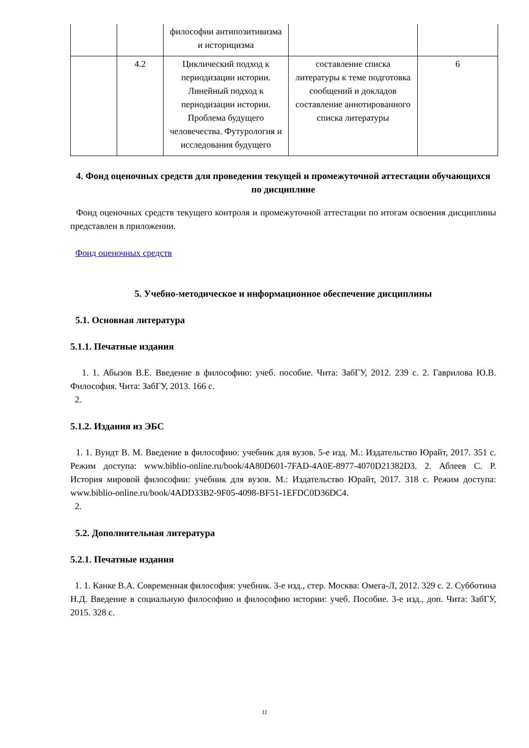| | | философии антипозитивизма и историцизма | | |
| | 4.2 | Циклический подход к периодизации истории. Линейный подход к периодизации истории. Проблема будущего человечества. Футурология и исследования будущего | составление списка литературы к теме подготовка сообщений и докладов составление аннотированного списка литературы | 6 |
4. Фонд оценочных средств для проведения текущей и промежуточной аттестации обучающихся по дисциплине
Фонд оценочных средств текущего контроля и промежуточной аттестации по итогам освоения дисциплины представлен в приложении.
Фонд оценочных средств
5. Учебно-методическое и информационное обеспечение дисциплины
5.1. Основная литература
5.1.1. Печатные издания
1. 1. Абызов В.Е. Введение в философию: учеб. пособие. Чита: ЗабГУ, 2012. 239 с. 2. Гаврилова Ю.В. Философия. Чита: ЗабГУ, 2013. 166 с.
2.
5.1.2. Издания из ЭБС
1. 1. Вундт В. М. Введение в философию: учебник для вузов. 5-е изд. М.: Издательство Юрайт, 2017. 351 с. Режим доступа: www.biblio-online.ru/book/4A80D601-7FAD-4A0E-8977-4070D21382D3. 2. Аблеев С. Р. История мировой философии: учебник для вузов. М.: Издательство Юрайт, 2017. 318 с. Режим доступа: www.biblio-online.ru/book/4ADD33B2-9F05-4098-BF51-1EFDC0D36DC4.
2.
5.2. Дополнительная литература
5.2.1. Печатные издания
1. 1. Канке В.А. Современная философия: учебник. 3-е изд., стер. Москва: Омега-Л, 2012. 329 с. 2. Субботина Н.Д. Введение в социальную философию и философию истории: учеб. Пособие. 3-е изд., доп. Чита: ЗабГУ, 2015. 328 с.
11